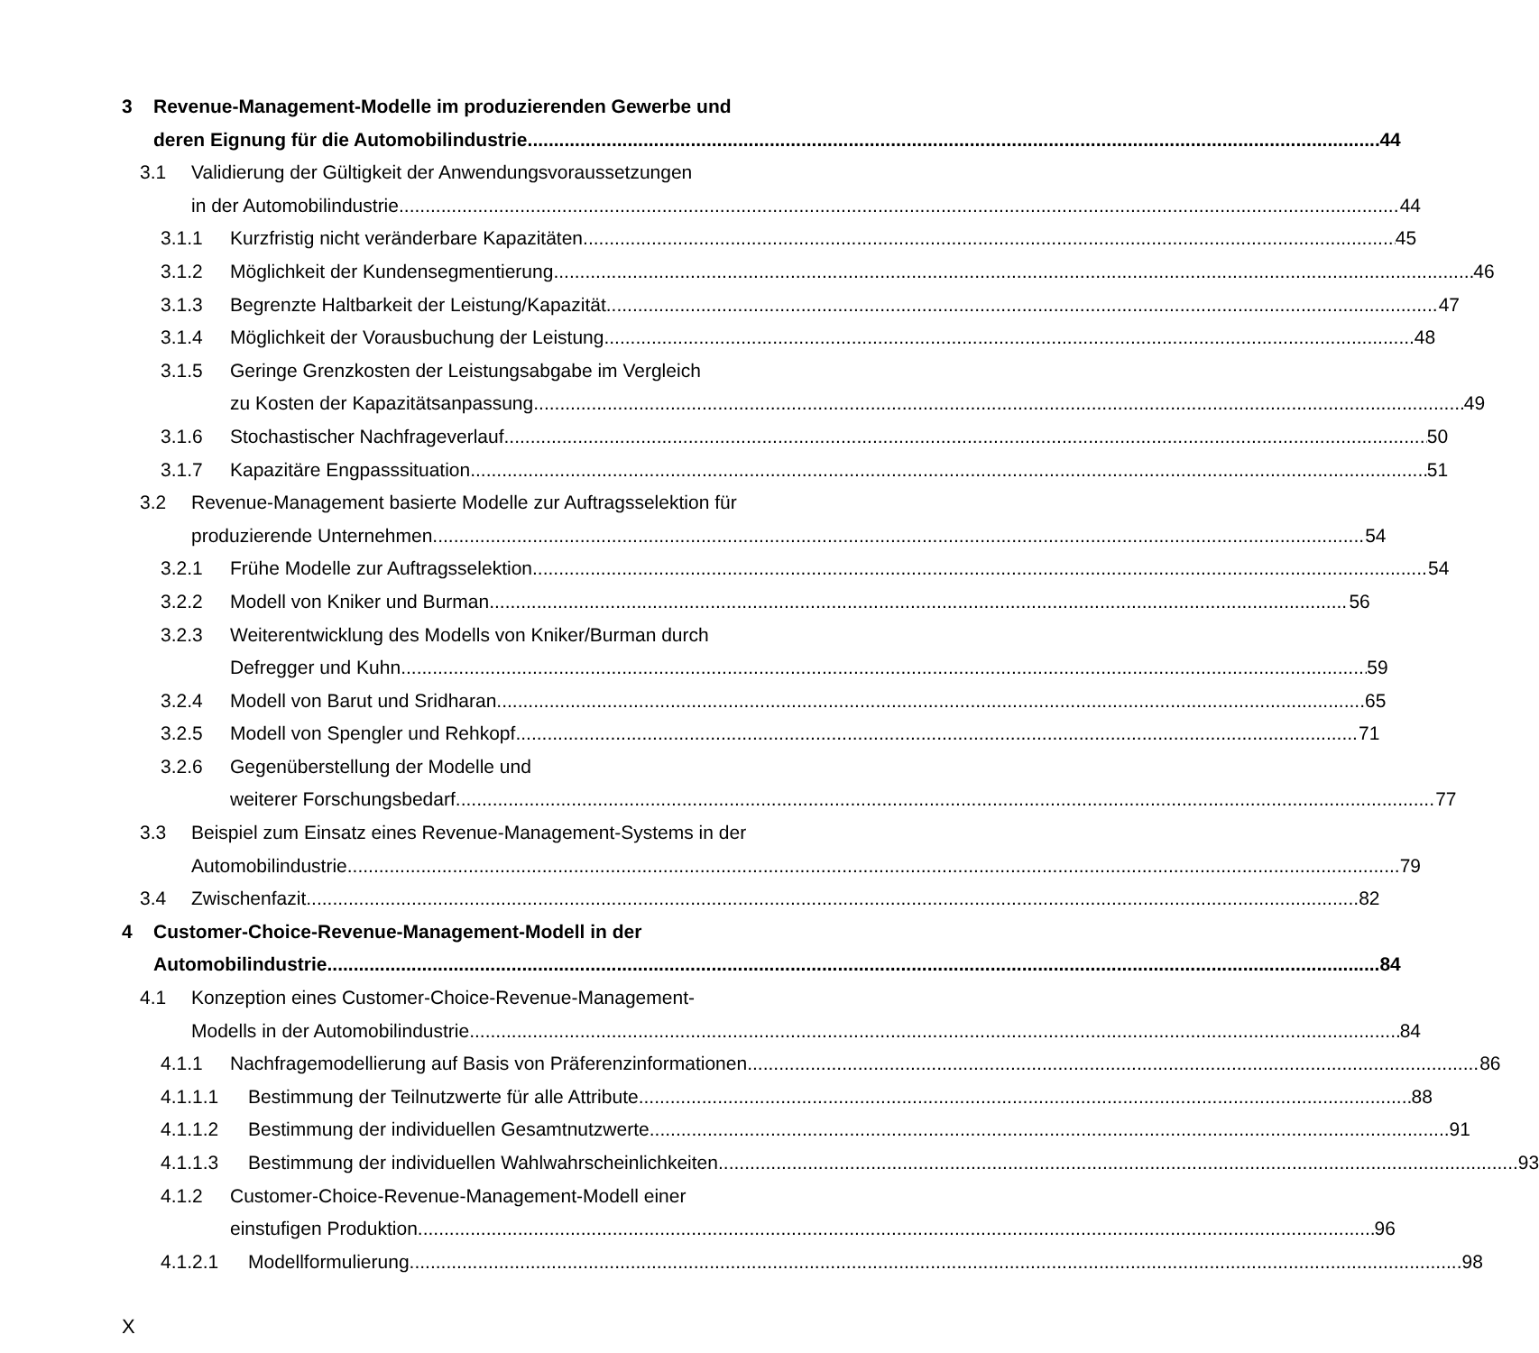3 Revenue-Management-Modelle im produzierenden Gewerbe und
deren Eignung für die Automobilindustrie 44
3.1 Validierung der Gültigkeit der Anwendungsvoraussetzungen
in der Automobilindustrie 44
3.1.1 Kurzfristig nicht veränderbare Kapazitäten 45
3.1.2 Möglichkeit der Kundensegmentierung 46
3.1.3 Begrenzte Haltbarkeit der Leistung/Kapazität 47
3.1.4 Möglichkeit der Vorausbuchung der Leistung 48
3.1.5 Geringe Grenzkosten der Leistungsabgabe im Vergleich
zu Kosten der Kapazitätsanpassung 49
3.1.6 Stochastischer Nachfrageverlauf 50
3.1.7 Kapazitäre Engpasssituation 51
3.2 Revenue-Management basierte Modelle zur Auftragsselektion für
produzierende Unternehmen 54
3.2.1 Frühe Modelle zur Auftragsselektion 54
3.2.2 Modell von Kniker und Burman 56
3.2.3 Weiterentwicklung des Modells von Kniker/Burman durch
Defregger und Kuhn 59
3.2.4 Modell von Barut und Sridharan 65
3.2.5 Modell von Spengler und Rehkopf 71
3.2.6 Gegenüberstellung der Modelle und
weiterer Forschungsbedarf 77
3.3 Beispiel zum Einsatz eines Revenue-Management-Systems in der
Automobilindustrie 79
3.4 Zwischenfazit 82
4 Customer-Choice-Revenue-Management-Modell in der
Automobilindustrie 84
4.1 Konzeption eines Customer-Choice-Revenue-Management-
Modells in der Automobilindustrie 84
4.1.1 Nachfragemodellierung auf Basis von Präferenzinformationen 86
4.1.1.1 Bestimmung der Teilnutzwerte für alle Attribute 88
4.1.1.2 Bestimmung der individuellen Gesamtnutzwerte 91
4.1.1.3 Bestimmung der individuellen Wahlwahrscheinlichkeiten 93
4.1.2 Customer-Choice-Revenue-Management-Modell einer
einstufigen Produktion 96
4.1.2.1 Modellformulierung 98
X